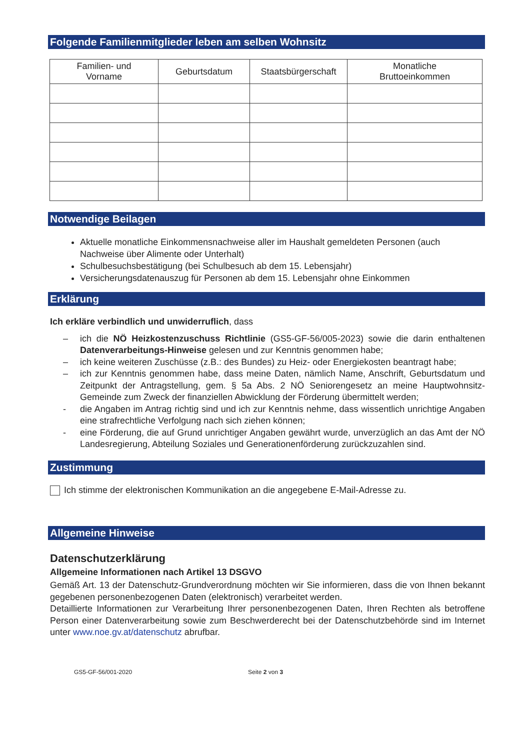Folgende Familienmitglieder leben am selben Wohnsitz
| Familien- und Vorname | Geburtsdatum | Staatsbürgerschaft | Monatliche Bruttoeinkommen |
| --- | --- | --- | --- |
Notwendige Beilagen
Aktuelle monatliche Einkommensnachweise aller im Haushalt gemeldeten Personen (auch Nachweise über Alimente oder Unterhalt)
Schulbesuchsbestätigung (bei Schulbesuch ab dem 15. Lebensjahr)
Versicherungsdatenauszug für Personen ab dem 15. Lebensjahr ohne Einkommen
Erklärung
Ich erkläre verbindlich und unwiderruflich, dass
– ich die NÖ Heizkostenzuschuss Richtlinie (GS5-GF-56/005-2023) sowie die darin enthaltenen Datenverarbeitungs-Hinweise gelesen und zur Kenntnis genommen habe;
– ich keine weiteren Zuschüsse (z.B.: des Bundes) zu Heiz- oder Energiekosten beantragt habe;
– ich zur Kenntnis genommen habe, dass meine Daten, nämlich Name, Anschrift, Geburtsdatum und Zeitpunkt der Antragstellung, gem. § 5a Abs. 2 NÖ Seniorengesetz an meine Hauptwohnsitz-Gemeinde zum Zweck der finanziellen Abwicklung der Förderung übermittelt werden;
- die Angaben im Antrag richtig sind und ich zur Kenntnis nehme, dass wissentlich unrichtige Angaben eine strafrechtliche Verfolgung nach sich ziehen können;
- eine Förderung, die auf Grund unrichtiger Angaben gewährt wurde, unverzüglich an das Amt der NÖ Landesregierung, Abteilung Soziales und Generationenförderung zurückzuzahlen sind.
Zustimmung
Ich stimme der elektronischen Kommunikation an die angegebene E-Mail-Adresse zu.
Allgemeine Hinweise
Datenschutzerklärung
Allgemeine Informationen nach Artikel 13 DSGVO
Gemäß Art. 13 der Datenschutz-Grundverordnung möchten wir Sie informieren, dass die von Ihnen bekannt gegebenen personenbezogenen Daten (elektronisch) verarbeitet werden.
Detaillierte Informationen zur Verarbeitung Ihrer personenbezogenen Daten, Ihren Rechten als betroffene Person einer Datenverarbeitung sowie zum Beschwerderecht bei der Datenschutzbehörde sind im Internet unter www.noe.gv.at/datenschutz abrufbar.
GS5-GF-56/001-2020 Seite 2 von 3